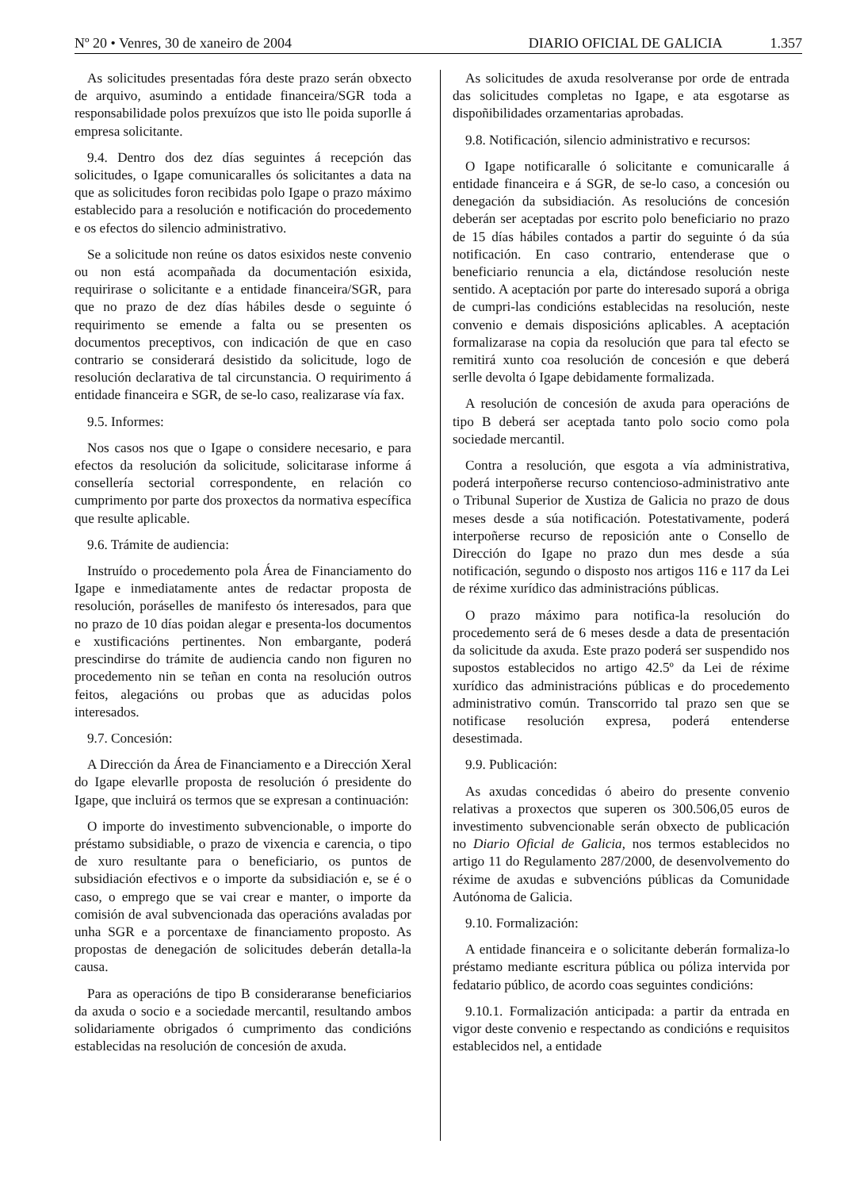Nº 20 • Venres, 30 de xaneiro de 2004 DIARIO OFICIAL DE GALICIA 1.357
As solicitudes presentadas fóra deste prazo serán obxecto de arquivo, asumindo a entidade financeira/SGR toda a responsabilidade polos prexuízos que isto lle poida suporlle á empresa solicitante.
9.4. Dentro dos dez días seguintes á recepción das solicitudes, o Igape comunicaralles ós solicitantes a data na que as solicitudes foron recibidas polo Igape o prazo máximo establecido para a resolución e notificación do procedemento e os efectos do silencio administrativo.
Se a solicitude non reúne os datos esixidos neste convenio ou non está acompañada da documentación esixida, requirirase o solicitante e a entidade financeira/SGR, para que no prazo de dez días hábiles desde o seguinte ó requirimento se emende a falta ou se presenten os documentos preceptivos, con indicación de que en caso contrario se considerará desistido da solicitude, logo de resolución declarativa de tal circunstancia. O requirimento á entidade financeira e SGR, de se-lo caso, realizarase vía fax.
9.5. Informes:
Nos casos nos que o Igape o considere necesario, e para efectos da resolución da solicitude, solicitarase informe á consellería sectorial correspondente, en relación co cumprimento por parte dos proxectos da normativa específica que resulte aplicable.
9.6. Trámite de audiencia:
Instruído o procedemento pola Área de Financiamento do Igape e inmediatamente antes de redactar proposta de resolución, poráselles de manifesto ós interesados, para que no prazo de 10 días poidan alegar e presenta-los documentos e xustificacións pertinentes. Non embargante, poderá prescindirse do trámite de audiencia cando non figuren no procedemento nin se teñan en conta na resolución outros feitos, alegacións ou probas que as aducidas polos interesados.
9.7. Concesión:
A Dirección da Área de Financiamento e a Dirección Xeral do Igape elevarlle proposta de resolución ó presidente do Igape, que incluirá os termos que se expresan a continuación:
O importe do investimento subvencionable, o importe do préstamo subsidiable, o prazo de vixencia e carencia, o tipo de xuro resultante para o beneficiario, os puntos de subsidiación efectivos e o importe da subsidiación e, se é o caso, o emprego que se vai crear e manter, o importe da comisión de aval subvencionada das operacións avaladas por unha SGR e a porcentaxe de financiamento proposto. As propostas de denegación de solicitudes deberán detalla-la causa.
Para as operacións de tipo B consideraranse beneficiarios da axuda o socio e a sociedade mercantil, resultando ambos solidariamente obrigados ó cumprimento das condicións establecidas na resolución de concesión de axuda.
As solicitudes de axuda resolveranse por orde de entrada das solicitudes completas no Igape, e ata esgotarse as dispoñibilidades orzamentarias aprobadas.
9.8. Notificación, silencio administrativo e recursos:
O Igape notificaralle ó solicitante e comunicaralle á entidade financeira e á SGR, de se-lo caso, a concesión ou denegación da subsidiación. As resolucións de concesión deberán ser aceptadas por escrito polo beneficiario no prazo de 15 días hábiles contados a partir do seguinte ó da súa notificación. En caso contrario, entenderase que o beneficiario renuncia a ela, dictándose resolución neste sentido. A aceptación por parte do interesado suporá a obriga de cumpri-las condicións establecidas na resolución, neste convenio e demais disposicións aplicables. A aceptación formalizarase na copia da resolución que para tal efecto se remitirá xunto coa resolución de concesión e que deberá serlle devolta ó Igape debidamente formalizada.
A resolución de concesión de axuda para operacións de tipo B deberá ser aceptada tanto polo socio como pola sociedade mercantil.
Contra a resolución, que esgota a vía administrativa, poderá interpoñerse recurso contencioso-administrativo ante o Tribunal Superior de Xustiza de Galicia no prazo de dous meses desde a súa notificación. Potestativamente, poderá interpoñerse recurso de reposición ante o Consello de Dirección do Igape no prazo dun mes desde a súa notificación, segundo o disposto nos artigos 116 e 117 da Lei de réxime xurídico das administracións públicas.
O prazo máximo para notifica-la resolución do procedemento será de 6 meses desde a data de presentación da solicitude da axuda. Este prazo poderá ser suspendido nos supostos establecidos no artigo 42.5º da Lei de réxime xurídico das administracións públicas e do procedemento administrativo común. Transcorrido tal prazo sen que se notificase resolución expresa, poderá entenderse desestimada.
9.9. Publicación:
As axudas concedidas ó abeiro do presente convenio relativas a proxectos que superen os 300.506,05 euros de investimento subvencionable serán obxecto de publicación no Diario Oficial de Galicia, nos termos establecidos no artigo 11 do Regulamento 287/2000, de desenvolvemento do réxime de axudas e subvencións públicas da Comunidade Autónoma de Galicia.
9.10. Formalización:
A entidade financeira e o solicitante deberán formaliza-lo préstamo mediante escritura pública ou póliza intervida por fedatario público, de acordo coas seguintes condicións:
9.10.1. Formalización anticipada: a partir da entrada en vigor deste convenio e respectando as condicións e requisitos establecidos nel, a entidade